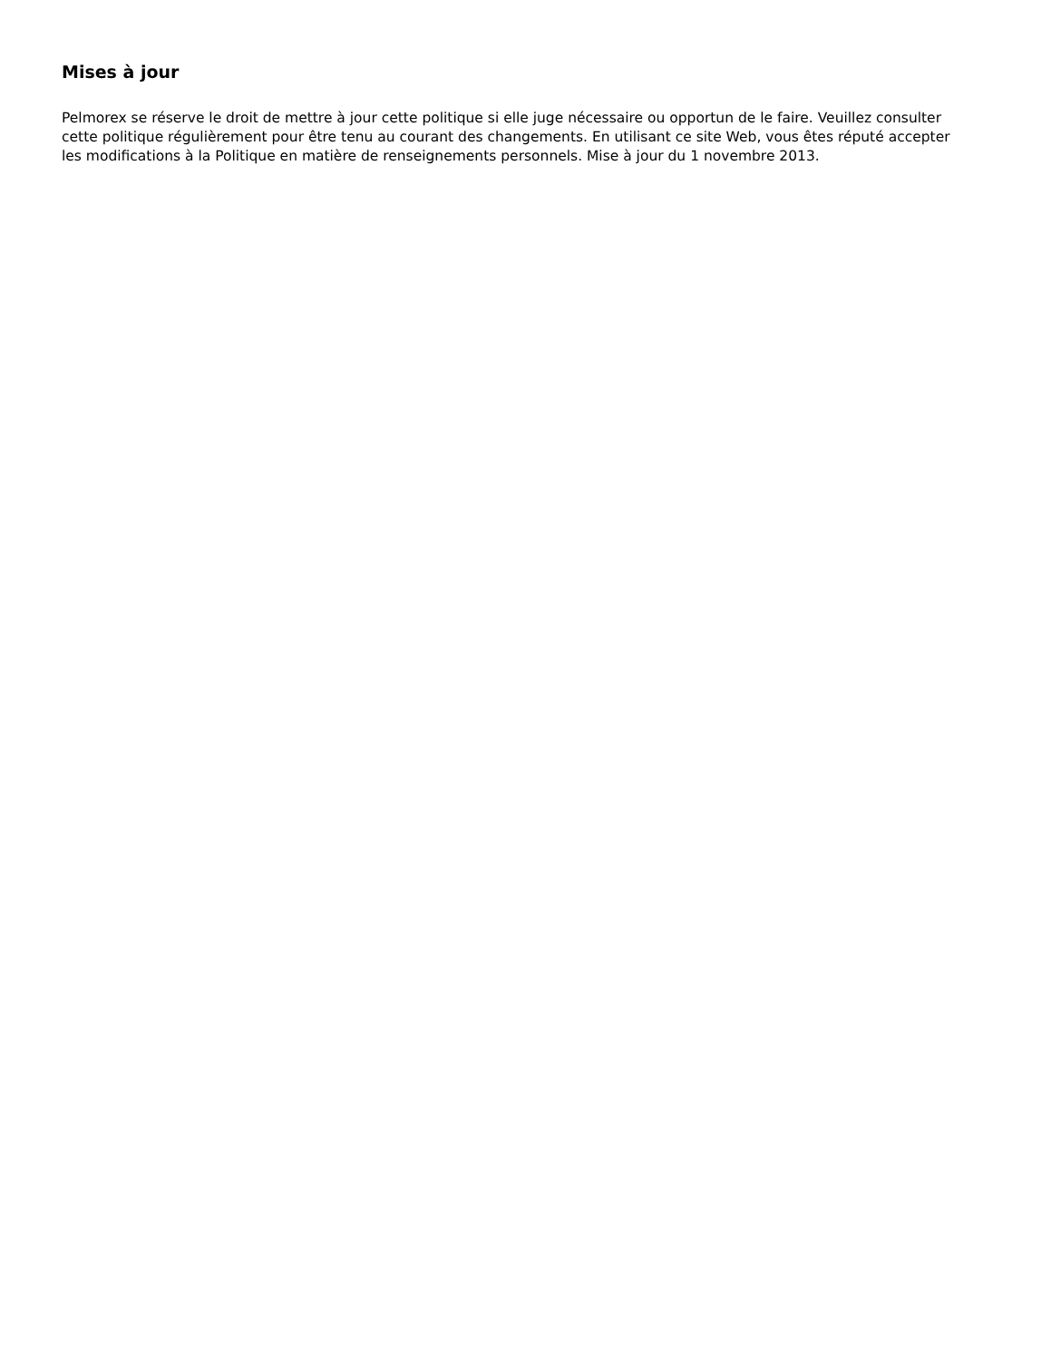Mises à jour
Pelmorex se réserve le droit de mettre à jour cette politique si elle juge nécessaire ou opportun de le faire. Veuillez consulter cette politique régulièrement pour être tenu au courant des changements. En utilisant ce site Web, vous êtes réputé accepter les modifications à la Politique en matière de renseignements personnels. Mise à jour du 1 novembre 2013.